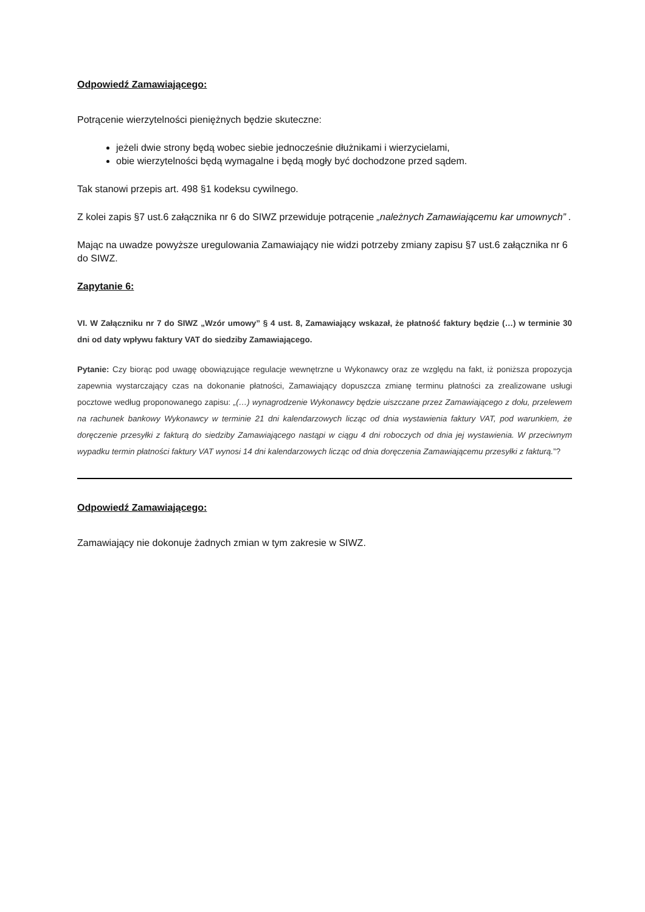Odpowiedź Zamawiającego:
Potrącenie wierzytelności pieniężnych będzie skuteczne:
jeżeli dwie strony będą wobec siebie jednocześnie dłużnikami i wierzycielami,
obie wierzytelności będą wymagalne i będą mogły być dochodzone przed sądem.
Tak stanowi przepis art. 498 §1 kodeksu cywilnego.
Z kolei zapis §7 ust.6 załącznika nr 6 do SIWZ przewiduje potrącenie „należnych Zamawiającemu kar umownych” .
Mając na uwadze powyższe uregulowania Zamawiający nie widzi potrzeby zmiany zapisu §7 ust.6 załącznika nr 6 do SIWZ.
Zapytanie 6:
VI. W Załączniku nr 7 do SIWZ „Wzór umowy” § 4 ust. 8, Zamawiający wskazał, że płatność faktury będzie (…) w terminie 30 dni od daty wpływu faktury VAT do siedziby Zamawiającego.
Pytanie: Czy biorąc pod uwagę obowiązujące regulacje wewnętrzne u Wykonawcy oraz ze względu na fakt, iż poniższa propozycja zapewnia wystarczający czas na dokonanie płatności, Zamawiający dopuszcza zmianę terminu płatności za zrealizowane usługi pocztowe według proponowanego zapisu: „(…) wynagrodzenie Wykonawcy będzie uiszczane przez Zamawiającego z dołu, przelewem na rachunek bankowy Wykonawcy w terminie 21 dni kalendarzowych licząc od dnia wystawienia faktury VAT, pod warunkiem, że doręczenie przesyłki z fakturą do siedziby Zamawiającego nastąpi w ciągu 4 dni roboczych od dnia jej wystawienia. W przeciwnym wypadku termin płatności faktury VAT wynosi 14 dni kalendarzowych licząc od dnia doręczenia Zamawiającemu przesyłki z fakturą.”?
Odpowiedź Zamawiającego:
Zamawiający nie dokonuje żadnych zmian w tym zakresie w SIWZ.